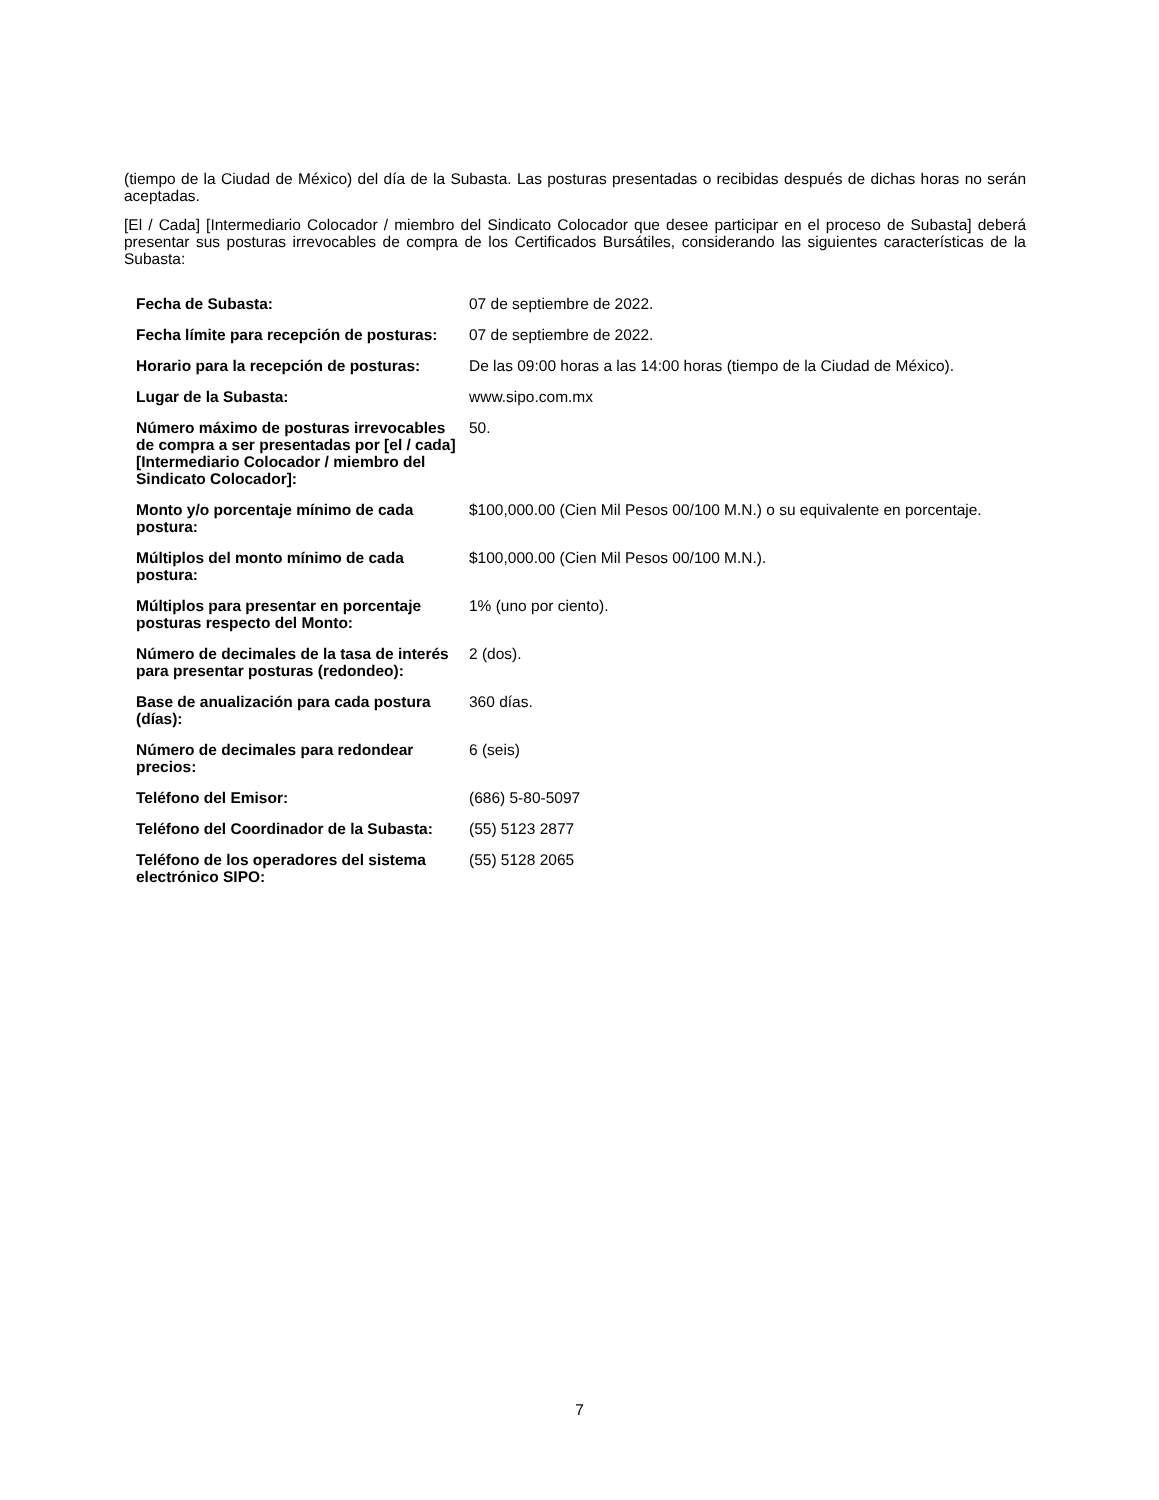(tiempo de la Ciudad de México) del día de la Subasta. Las posturas presentadas o recibidas después de dichas horas no serán aceptadas.
[El / Cada] [Intermediario Colocador / miembro del Sindicato Colocador que desee participar en el proceso de Subasta] deberá presentar sus posturas irrevocables de compra de los Certificados Bursátiles, considerando las siguientes características de la Subasta:
| Fecha de Subasta: | 07 de septiembre de 2022. |
| Fecha límite para recepción de posturas: | 07 de septiembre de 2022. |
| Horario para la recepción de posturas: | De las 09:00 horas a las 14:00 horas (tiempo de la Ciudad de México). |
| Lugar de la Subasta: | www.sipo.com.mx |
| Número máximo de posturas irrevocables de compra a ser presentadas por [el / cada] [Intermediario Colocador / miembro del Sindicato Colocador]: | 50. |
| Monto y/o porcentaje mínimo de cada postura: | $100,000.00 (Cien Mil Pesos 00/100 M.N.) o su equivalente en porcentaje. |
| Múltiplos del monto mínimo de cada postura: | $100,000.00 (Cien Mil Pesos 00/100 M.N.). |
| Múltiplos para presentar en porcentaje posturas respecto del Monto: | 1% (uno por ciento). |
| Número de decimales de la tasa de interés para presentar posturas (redondeo): | 2 (dos). |
| Base de anualización para cada postura (días): | 360 días. |
| Número de decimales para redondear precios: | 6 (seis) |
| Teléfono del Emisor: | (686) 5-80-5097 |
| Teléfono del Coordinador de la Subasta: | (55) 5123 2877 |
| Teléfono de los operadores del sistema electrónico SIPO: | (55) 5128 2065 |
7